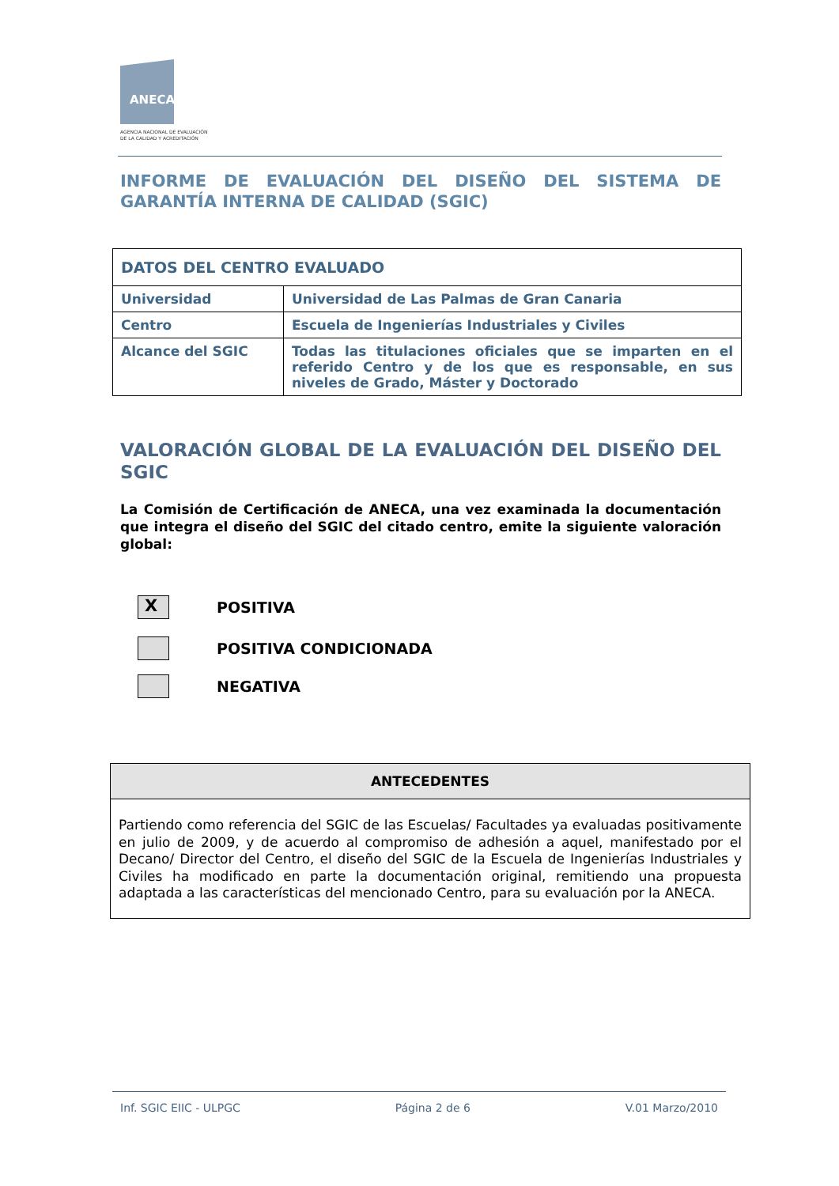ANECA
AGENCIA NACIONAL DE EVALUACIÓN
DE LA CALIDAD Y ACREDITACIÓN
INFORME DE EVALUACIÓN DEL DISEÑO DEL SISTEMA DE GARANTÍA INTERNA DE CALIDAD (SGIC)
| DATOS DEL CENTRO EVALUADO | |
| Universidad | Universidad de Las Palmas de Gran Canaria |
| Centro | Escuela de Ingenierías Industriales y Civiles |
| Alcance del SGIC | Todas las titulaciones oficiales que se imparten en el referido Centro y de los que es responsable, en sus niveles de Grado, Máster y Doctorado |
VALORACIÓN GLOBAL DE LA EVALUACIÓN DEL DISEÑO DEL SGIC
La Comisión de Certificación de ANECA, una vez examinada la documentación que integra el diseño del SGIC del citado centro, emite la siguiente valoración global:
X
POSITIVA
POSITIVA CONDICIONADA
NEGATIVA
| ANTECEDENTES |
| --- |
| Partiendo como referencia del SGIC de las Escuelas/ Facultades ya evaluadas positivamente en julio de 2009, y de acuerdo al compromiso de adhesión a aquel, manifestado por el Decano/ Director del Centro, el diseño del SGIC de la Escuela de Ingenierías Industriales y Civiles ha modificado en parte la documentación original, remitiendo una propuesta adaptada a las características del mencionado Centro, para su evaluación por la ANECA. |
Inf. SGIC EIIC - ULPGC Página 2 de 6 V.01 Marzo/2010